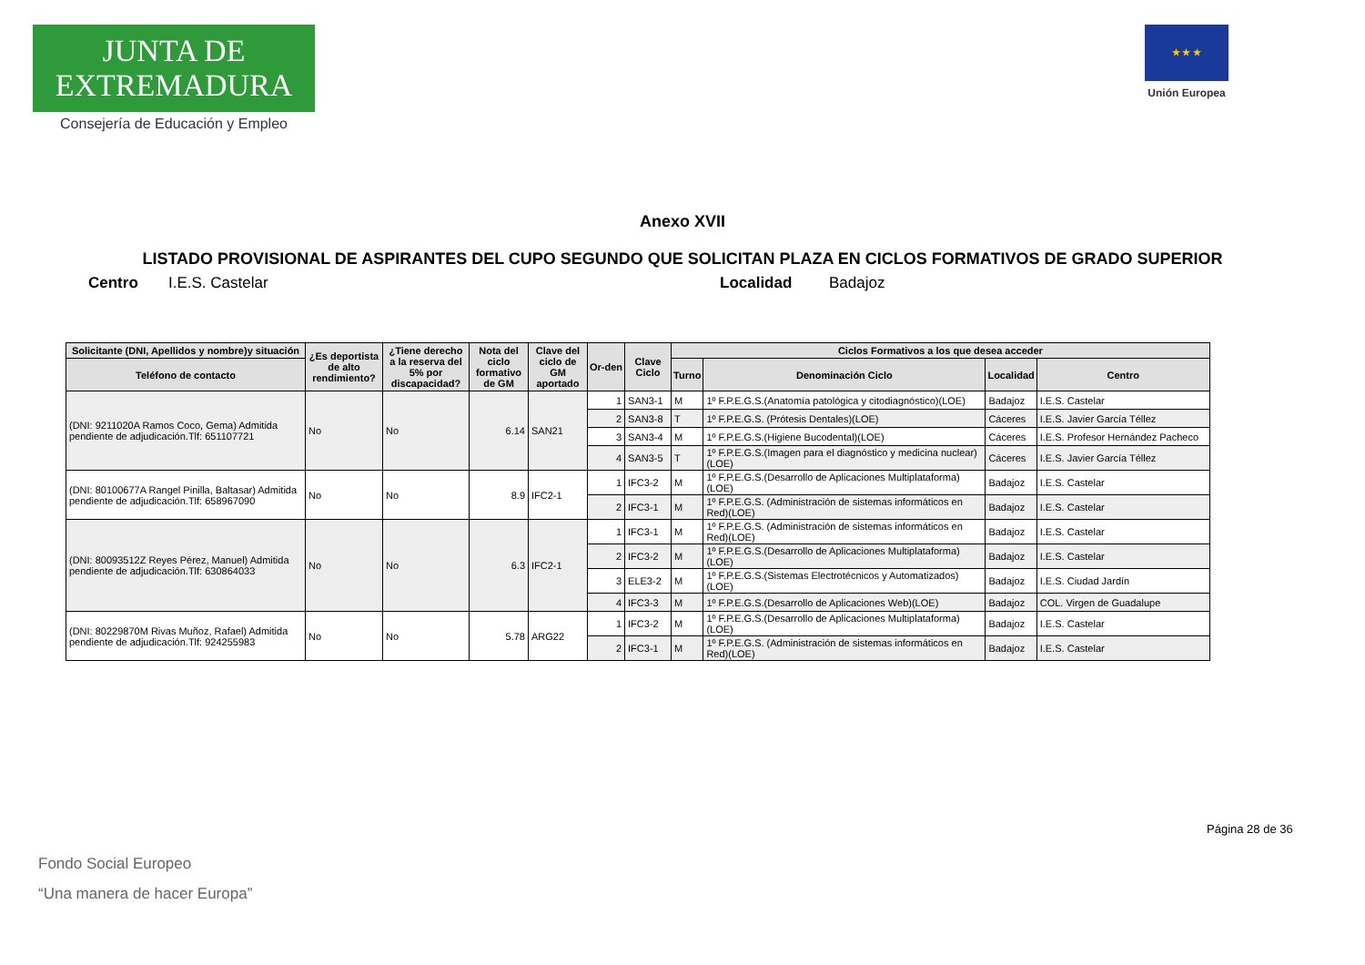JUNTA DE EXTREMADURA
Consejería de Educación y Empleo
★ ★ ★
Unión Europea
Anexo XVII
LISTADO PROVISIONAL DE ASPIRANTES DEL CUPO SEGUNDO QUE SOLICITAN PLAZA EN CICLOS FORMATIVOS DE GRADO SUPERIOR
Centro I.E.S. Castelar Localidad Badajoz
| Solicitante (DNI, Apellidos y nombre)y situación | ¿Es deportista de alto rendimiento? | ¿Tiene derecho a la reserva del 5% por discapacidad? | Nota del ciclo formativo de GM | Clave del ciclo de GM aportado | Or-den | Clave Ciclo | Ciclos Formativos a los que desea acceder | | | |
| --- | --- | --- | --- | --- | --- | --- | --- | --- | --- | --- |
| Teléfono de contacto | | | | | | | Turno | Denominación Ciclo | Localidad | Centro |
| (DNI: 9211020A Ramos Coco, Gema) Admitida pendiente de adjudicación.Tlf: 651107721 | No | No | 6.14 | SAN21 | 1 | SAN3-1 | M | 1º F.P.E.G.S.(Anatomía patológica y citodiagnóstico)(LOE) | Badajoz | I.E.S. Castelar |
| | | | | | 2 | SAN3-8 | T | 1º F.P.E.G.S. (Prótesis Dentales)(LOE) | Cáceres | I.E.S. Javier García Téllez |
| | | | | | 3 | SAN3-4 | M | 1º F.P.E.G.S.(Higiene Bucodental)(LOE) | Cáceres | I.E.S. Profesor Hernández Pacheco |
| | | | | | 4 | SAN3-5 | T | 1º F.P.E.G.S.(Imagen para el diagnóstico y medicina nuclear)(LOE) | Cáceres | I.E.S. Javier García Téllez |
| (DNI: 80100677A Rangel Pinilla, Baltasar) Admitida pendiente de adjudicación.Tlf: 658967090 | No | No | 8.9 | IFC2-1 | 1 | IFC3-2 | M | 1º F.P.E.G.S.(Desarrollo de Aplicaciones Multiplataforma)(LOE) | Badajoz | I.E.S. Castelar |
| | | | | | 2 | IFC3-1 | M | 1º F.P.E.G.S. (Administración de sistemas informáticos en Red)(LOE) | Badajoz | I.E.S. Castelar |
| (DNI: 80093512Z Reyes Pérez, Manuel) Admitida pendiente de adjudicación.Tlf: 630864033 | No | No | 6.3 | IFC2-1 | 1 | IFC3-1 | M | 1º F.P.E.G.S. (Administración de sistemas informáticos en Red)(LOE) | Badajoz | I.E.S. Castelar |
| | | | | | 2 | IFC3-2 | M | 1º F.P.E.G.S.(Desarrollo de Aplicaciones Multiplataforma)(LOE) | Badajoz | I.E.S. Castelar |
| | | | | | 3 | ELE3-2 | M | 1º F.P.E.G.S.(Sistemas Electrotécnicos y Automatizados)(LOE) | Badajoz | I.E.S. Ciudad Jardín |
| | | | | | 4 | IFC3-3 | M | 1º F.P.E.G.S.(Desarrollo de Aplicaciones Web)(LOE) | Badajoz | COL. Virgen de Guadalupe |
| (DNI: 80229870M Rivas Muñoz, Rafael) Admitida pendiente de adjudicación.Tlf: 924255983 | No | No | 5.78 | ARG22 | 1 | IFC3-2 | M | 1º F.P.E.G.S.(Desarrollo de Aplicaciones Multiplataforma)(LOE) | Badajoz | I.E.S. Castelar |
| | | | | | 2 | IFC3-1 | M | 1º F.P.E.G.S. (Administración de sistemas informáticos en Red)(LOE) | Badajoz | I.E.S. Castelar |
Página 28 de 36
Fondo Social Europeo
“Una manera de hacer Europa”